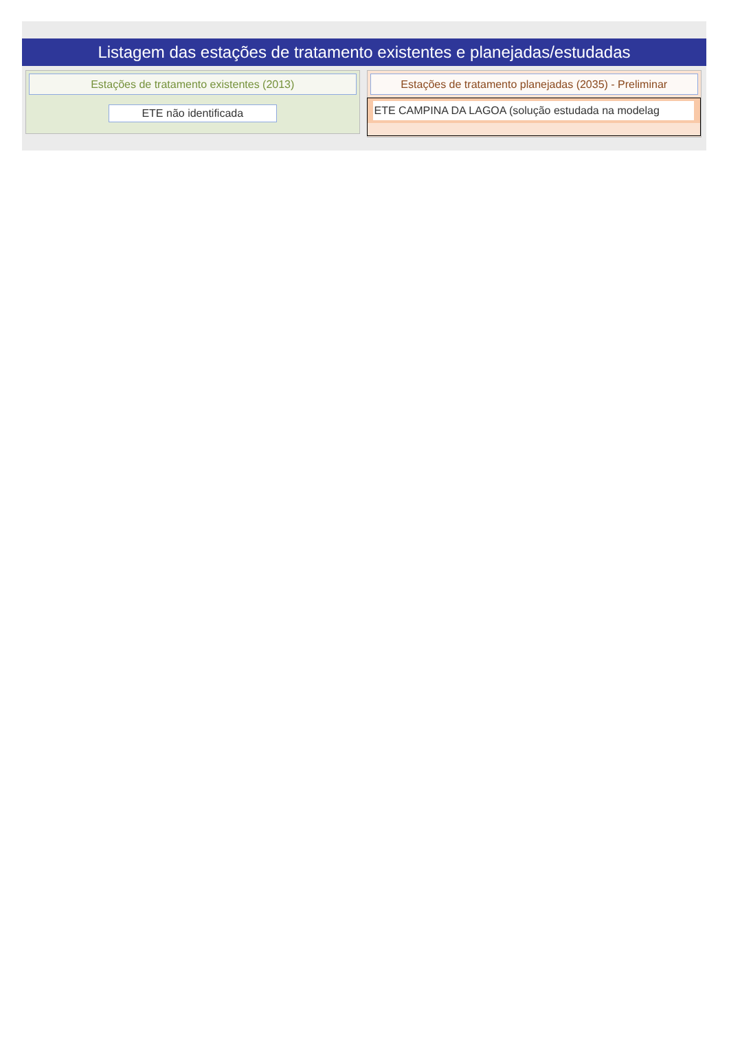Listagem das estações de tratamento existentes e planejadas/estudadas
Estações de tratamento existentes (2013)
ETE não identificada
Estações de tratamento planejadas (2035) - Preliminar
ETE CAMPINA DA LAGOA (solução estudada na modelag